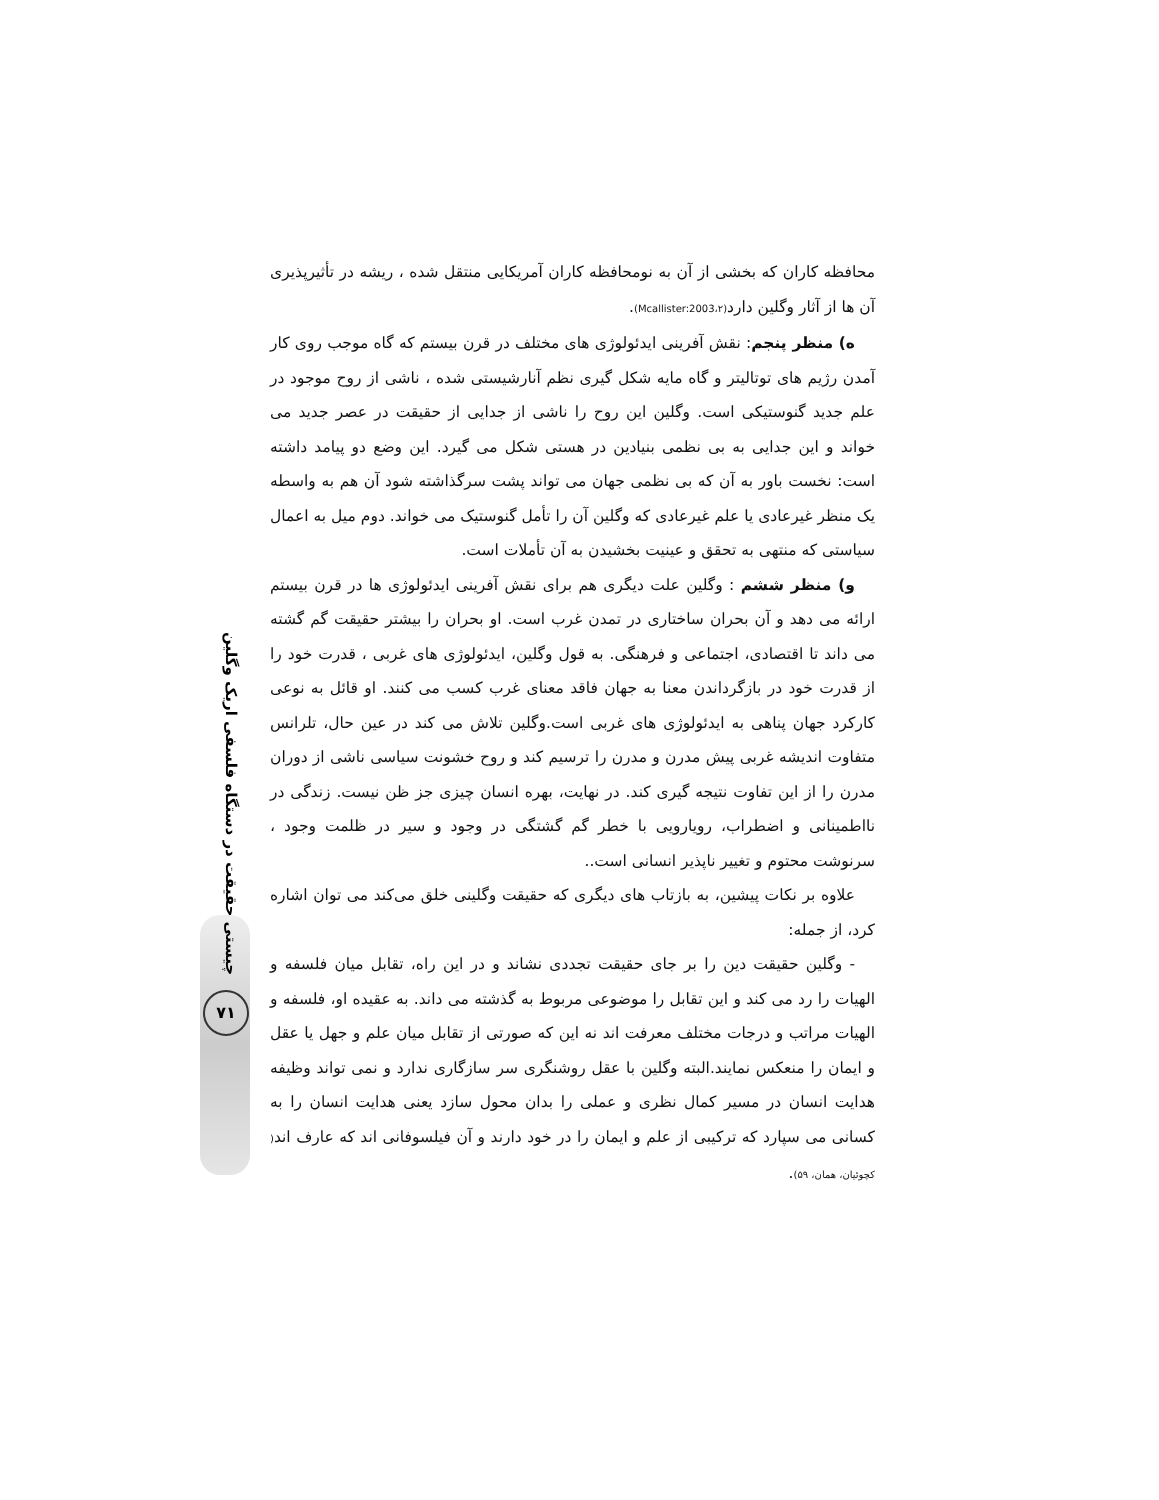چیستی حقیقت در دستگاه فلسفی اریک وگلین
۷۱
محافظه کاران که بخشی از آن به نومحافظه کاران آمریکایی منتقل شده ، ریشه در تأثیرپذیری آن ها از آثار وگلین دارد(Mcallister:2003،۲).
ه) منظر پنجم: نقش آفرینی ایدئولوژی های مختلف در قرن بیستم که گاه موجب روی کار آمدن رژیم های توتالیتر و گاه مایه شکل گیری نظم آنارشیستی شده ، ناشی از روح موجود در علم جدید گنوستیکی است. وگلین این روح را ناشی از جدایی از حقیقت در عصر جدید می خواند و این جدایی به بی نظمی بنیادین در هستی شکل می گیرد. این وضع دو پیامد داشته است: نخست باور به آن که بی نظمی جهان می تواند پشت سرگذاشته شود آن هم به واسطه یک منظر غیرعادی یا علم غیرعادی که وگلین آن را تأمل گنوستیک می خواند. دوم میل به اعمال سیاستی که منتهی به تحقق و عینیت بخشیدن به آن تأملات است.
و) منظر ششم : وگلین علت دیگری هم برای نقش آفرینی ایدئولوژی ها در قرن بیستم ارائه می دهد و آن بحران ساختاری در تمدن غرب است. او بحران را بیشتر حقیقت گم گشته می داند تا اقتصادی، اجتماعی و فرهنگی. به قول وگلین، ایدئولوژی های غربی ، قدرت خود را از قدرت خود در بازگرداندن معنا به جهان فاقد معنای غرب کسب می کنند. او قائل به نوعی کارکرد جهان پناهی به ایدئولوژی های غربی است.وگلین تلاش می کند در عین حال، تلرانس متفاوت اندیشه غربی پیش مدرن و مدرن را ترسیم کند و روح خشونت سیاسی ناشی از دوران مدرن را از این تفاوت نتیجه گیری کند. در نهایت، بهره انسان چیزی جز ظن نیست. زندگی در نااطمینانی و اضطراب، رویارویی با خطر گم گشتگی در وجود و سیر در ظلمت وجود ، سرنوشت محتوم و تغییر ناپذیر انسانی است..
علاوه بر نکات پیشین، به بازتاب های دیگری که حقیقت وگلینی خلق می‌کند می توان اشاره کرد، از جمله:
- وگلین حقیقت دین را بر جای حقیقت تجددی نشاند و در این راه، تقابل میان فلسفه و الهیات را رد می کند و این تقابل را موضوعی مربوط به گذشته می داند. به عقیده او، فلسفه و الهیات مراتب و درجات مختلف معرفت اند نه این که صورتی از تقابل میان علم و جهل یا عقل و ایمان را منعکس نمایند.البته وگلین با عقل روشنگری سر سازگاری ندارد و نمی تواند وظیفه هدایت انسان در مسیر کمال نظری و عملی را بدان محول سازد یعنی هدایت انسان را به کسانی می سپارد که ترکیبی از علم و ایمان را در خود دارند و آن فیلسوفانی اند که عارف اند( کچوئیان، همان، ۵۹).